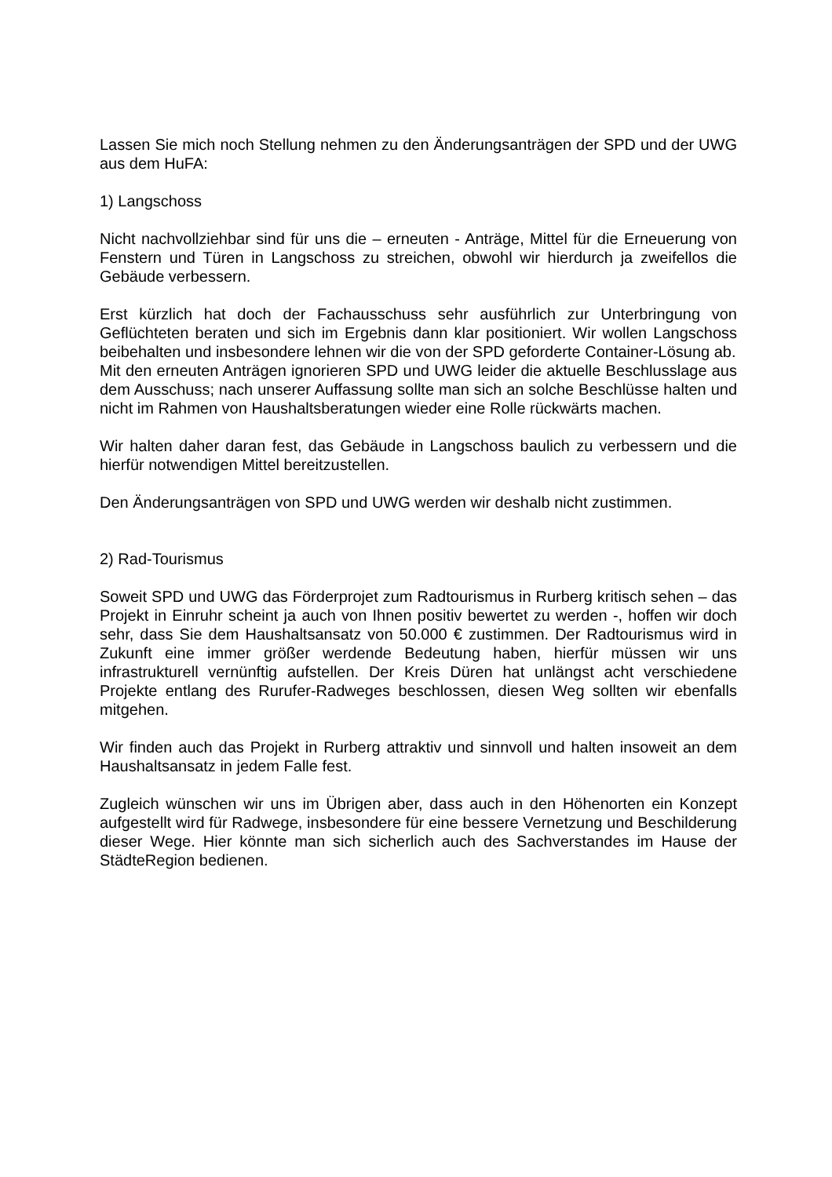Lassen Sie mich noch Stellung nehmen zu den Änderungsanträgen der SPD und der UWG aus dem HuFA:
1) Langschoss
Nicht nachvollziehbar sind für uns die – erneuten - Anträge, Mittel für die Erneuerung von Fenstern und Türen in Langschoss zu streichen, obwohl wir hierdurch ja zweifellos die Gebäude verbessern.
Erst kürzlich hat doch der Fachausschuss sehr ausführlich zur Unterbringung von Geflüchteten beraten und sich im Ergebnis dann klar positioniert. Wir wollen Langschoss beibehalten und insbesondere lehnen wir die von der SPD geforderte Container-Lösung ab.
Mit den erneuten Anträgen ignorieren SPD und UWG leider die aktuelle Beschlusslage aus dem Ausschuss; nach unserer Auffassung sollte man sich an solche Beschlüsse halten und nicht im Rahmen von Haushaltsberatungen wieder eine Rolle rückwärts machen.
Wir halten daher daran fest, das Gebäude in Langschoss baulich zu verbessern und die hierfür notwendigen Mittel bereitzustellen.
Den Änderungsanträgen von SPD und UWG werden wir deshalb nicht zustimmen.
2) Rad-Tourismus
Soweit SPD und UWG das Förderprojet zum Radtourismus in Rurberg kritisch sehen – das Projekt in Einruhr scheint ja auch von Ihnen positiv bewertet zu werden -, hoffen wir doch sehr, dass Sie dem Haushaltsansatz von 50.000 € zustimmen. Der Radtourismus wird in Zukunft eine immer größer werdende Bedeutung haben, hierfür müssen wir uns infrastrukturell vernünftig aufstellen. Der Kreis Düren hat unlängst acht verschiedene Projekte entlang des Rurufer-Radweges beschlossen, diesen Weg sollten wir ebenfalls mitgehen.
Wir finden auch das Projekt in Rurberg attraktiv und sinnvoll und halten insoweit an dem Haushaltsansatz in jedem Falle fest.
Zugleich wünschen wir uns im Übrigen aber, dass auch in den Höhenorten ein Konzept aufgestellt wird für Radwege, insbesondere für eine bessere Vernetzung und Beschilderung dieser Wege. Hier könnte man sich sicherlich auch des Sachverstandes im Hause der StädteRegion bedienen.